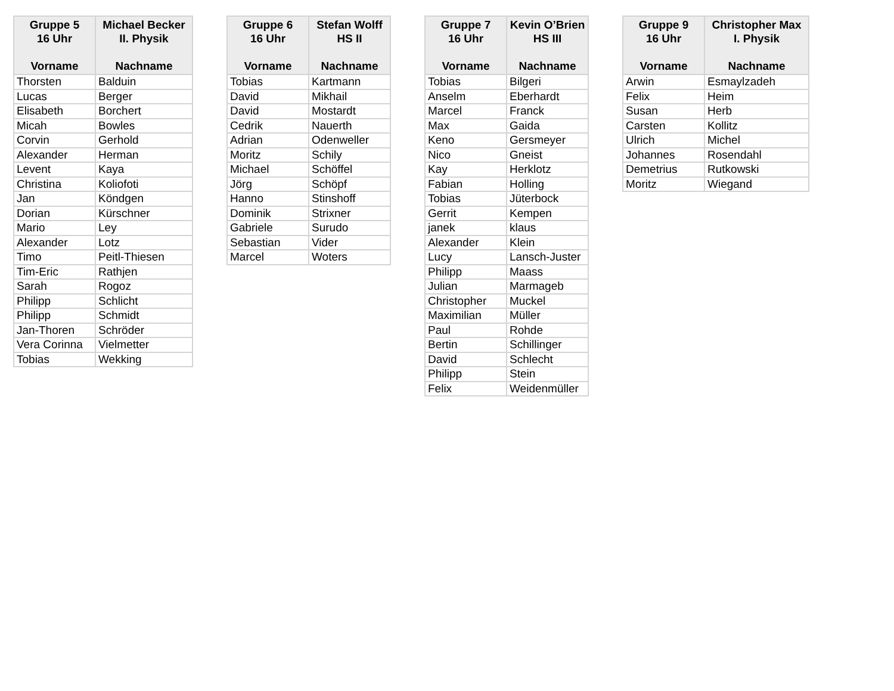| Gruppe 5 16 Uhr Vorname | Michael Becker II. Physik Nachname |
| --- | --- |
| Thorsten | Balduin |
| Lucas | Berger |
| Elisabeth | Borchert |
| Micah | Bowles |
| Corvin | Gerhold |
| Alexander | Herman |
| Levent | Kaya |
| Christina | Koliofoti |
| Jan | Köndgen |
| Dorian | Kürschner |
| Mario | Ley |
| Alexander | Lotz |
| Timo | Peitl-Thiesen |
| Tim-Eric | Rathjen |
| Sarah | Rogoz |
| Philipp | Schlicht |
| Philipp | Schmidt |
| Jan-Thoren | Schröder |
| Vera Corinna | Vielmetter |
| Tobias | Wekking |
| Gruppe 6 16 Uhr Vorname | Stefan Wolff HS II Nachname |
| --- | --- |
| Tobias | Kartmann |
| David | Mikhail |
| David | Mostardt |
| Cedrik | Nauerth |
| Adrian | Odenweller |
| Moritz | Schily |
| Michael | Schöffel |
| Jörg | Schöpf |
| Hanno | Stinshoff |
| Dominik | Strixner |
| Gabriele | Surudo |
| Sebastian | Vider |
| Marcel | Woters |
| Gruppe 7 16 Uhr Vorname | Kevin O’Brien HS III Nachname |
| --- | --- |
| Tobias | Bilgeri |
| Anselm | Eberhardt |
| Marcel | Franck |
| Max | Gaida |
| Keno | Gersmeyer |
| Nico | Gneist |
| Kay | Herklotz |
| Fabian | Holling |
| Tobias | Jüterbock |
| Gerrit | Kempen |
| janek | klaus |
| Alexander | Klein |
| Lucy | Lansch-Juster |
| Philipp | Maass |
| Julian | Marmageb |
| Christopher | Muckel |
| Maximilian | Müller |
| Paul | Rohde |
| Bertin | Schillinger |
| David | Schlecht |
| Philipp | Stein |
| Felix | Weidenmüller |
| Gruppe 9 16 Uhr Vorname | Christopher Max I. Physik Nachname |
| --- | --- |
| Arwin | Esmaylzadeh |
| Felix | Heim |
| Susan | Herb |
| Carsten | Kollitz |
| Ulrich | Michel |
| Johannes | Rosendahl |
| Demetrius | Rutkowski |
| Moritz | Wiegand |